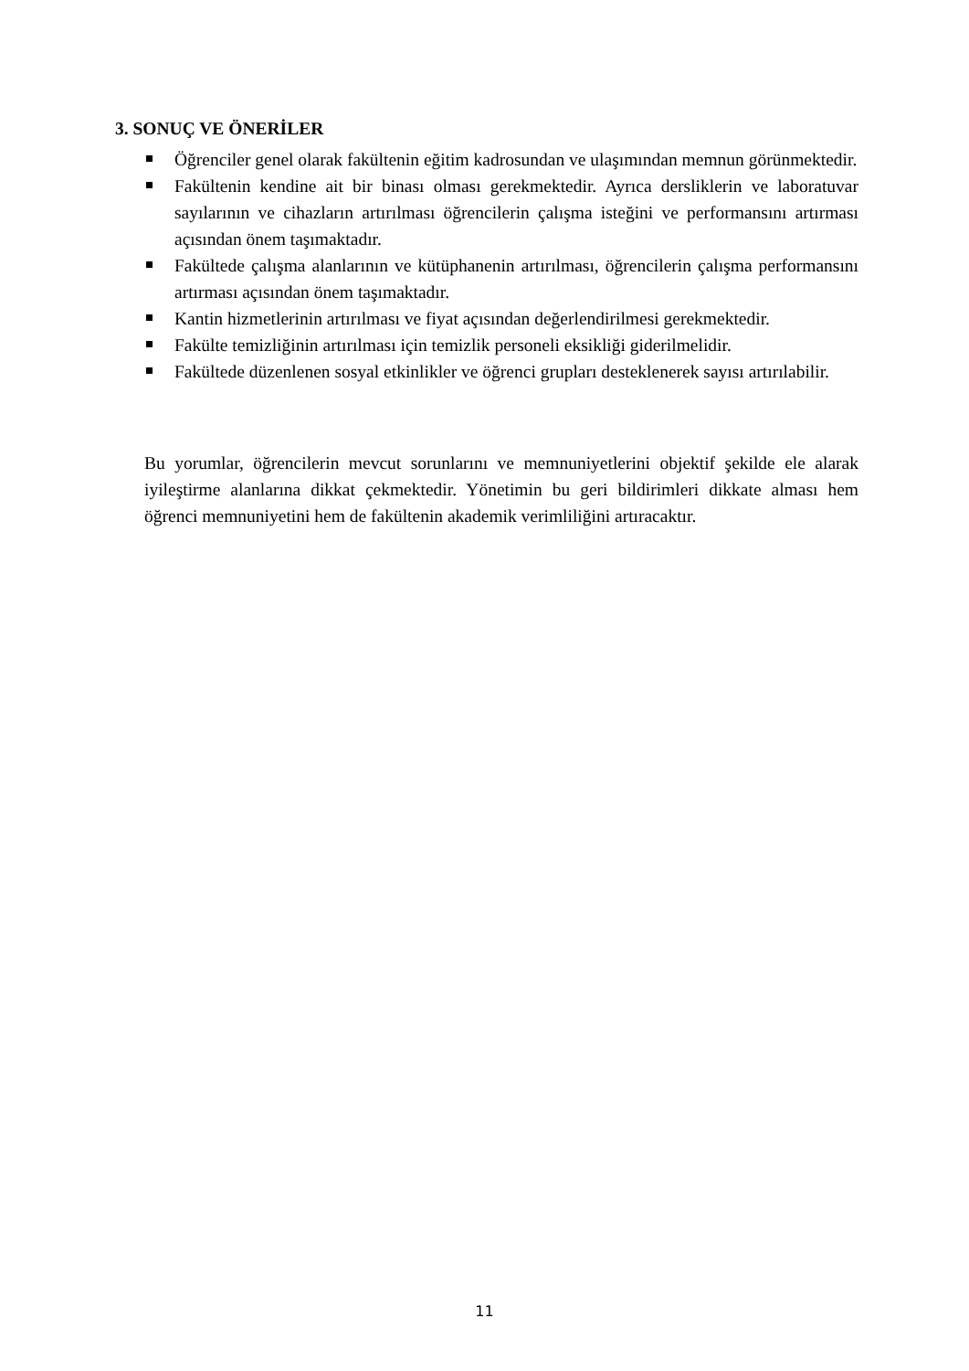3. SONUÇ VE ÖNERİLER
Öğrenciler genel olarak fakültenin eğitim kadrosundan ve ulaşımından memnun görünmektedir.
Fakültenin kendine ait bir binası olması gerekmektedir. Ayrıca dersliklerin ve laboratuvar sayılarının ve cihazların artırılması öğrencilerin çalışma isteğini ve performansını artırması açısından önem taşımaktadır.
Fakültede çalışma alanlarının ve kütüphanenin artırılması, öğrencilerin çalışma performansını artırması açısından önem taşımaktadır.
Kantin hizmetlerinin artırılması ve fiyat açısından değerlendirilmesi gerekmektedir.
Fakülte temizliğinin artırılması için temizlik personeli eksikliği giderilmelidir.
Fakültede düzenlenen sosyal etkinlikler ve öğrenci grupları desteklenerek sayısı artırılabilir.
Bu yorumlar, öğrencilerin mevcut sorunlarını ve memnuniyetlerini objektif şekilde ele alarak iyileştirme alanlarına dikkat çekmektedir. Yönetimin bu geri bildirimleri dikkate alması hem öğrenci memnuniyetini hem de fakültenin akademik verimliliğini artıracaktır.
11